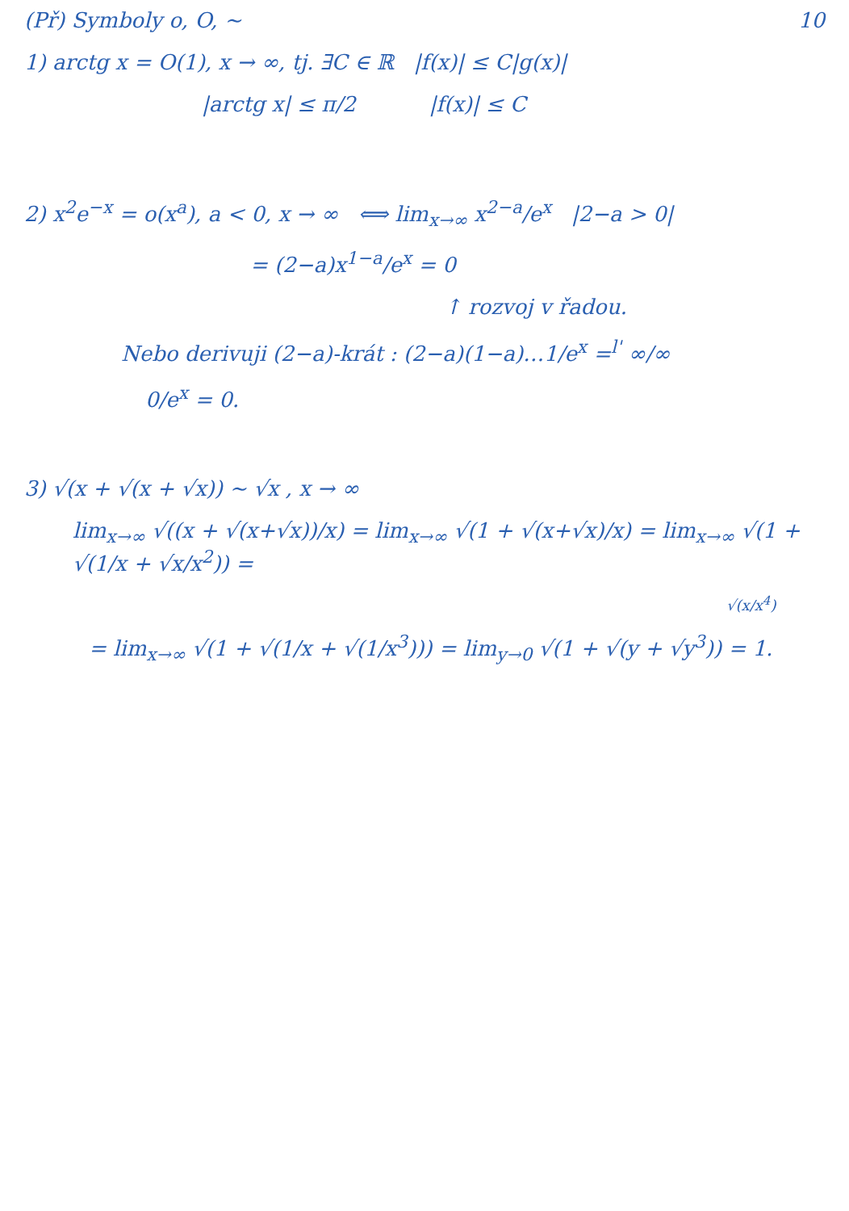(Př) Symboly o, O, ∼ 10
1) arctg x = O(1), x → ∞, tj. ∃C ∈ ℝ |f(x)| ≤ C|g(x)|
|arctg x| ≤ π/2 |f(x)| ≤ C
2) x<sup>2</sup>e<sup>−x</sup> = o(x<sup>a</sup>), a < 0, x → ∞ ⟺ lim<sub>x→∞</sub> x<sup>2−a</sup>/e<sup>x</sup> |2−a > 0|
= (2−a)x<sup>1−a</sup>/e<sup>x</sup> = 0
↑ rozvoj v řadou.
Nebo derivuji (2−a)-krát : (2−a)(1−a)…1/e<sup>x</sup> =<sup>l'</sup> ∞/∞
0/e<sup>x</sup> = 0.
3) √(x + √(x + √x)) ∼ √x , x → ∞
lim<sub>x→∞</sub> √((x + √(x+√x))/x) = lim<sub>x→∞</sub> √(1 + √(x+√x)/x) = lim<sub>x→∞</sub> √(1 + √(1/x + √x/x<sup>2</sup>)) =
√(x/x<sup>4</sup>)
= lim<sub>x→∞</sub> √(1 + √(1/x + √(1/x<sup>3</sup>))) = lim<sub>y→0</sub> √(1 + √(y + √y<sup>3</sup>)) = 1.